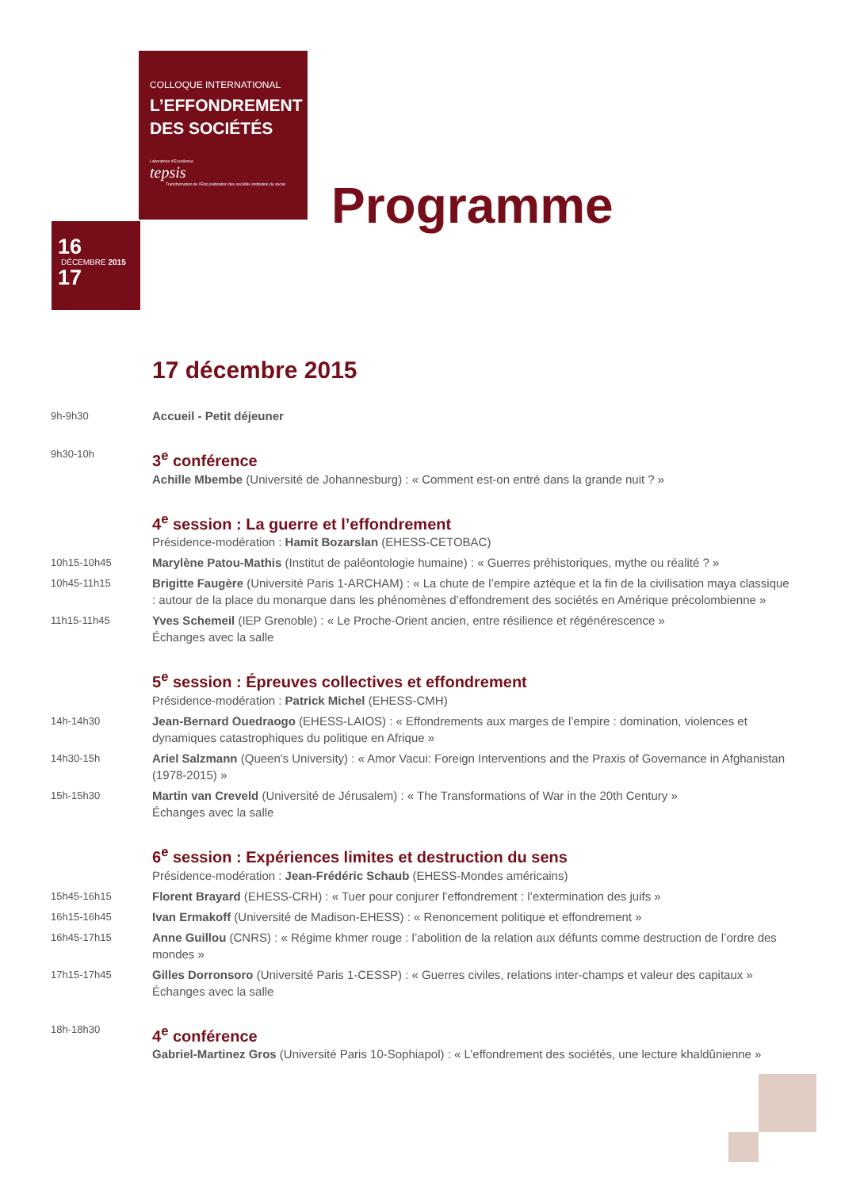COLLOQUE INTERNATIONAL
L’EFFONDREMENT
DES SOCIÉTÉS
Laboratoire d’Excellence
tepsis
Transformation de l’État politisation des sociétés institution du social
16
DÉCEMBRE 2015
17
Programme
17 décembre 2015
9h-9h30
Accueil - Petit déjeuner
9h30-10h
3<sup>e</sup> conférence
Achille Mbembe (Université de Johannesburg) : « Comment est-on entré dans la grande nuit ? »
4<sup>e</sup> session : La guerre et l’effondrement
Présidence-modération : Hamit Bozarslan (EHESS-CETOBAC)
10h15-10h45
Marylène Patou-Mathis (Institut de paléontologie humaine) : « Guerres préhistoriques, mythe ou réalité ? »
10h45-11h15
Brigitte Faugère (Université Paris 1-ARCHAM) : « La chute de l’empire aztèque et la fin de la civilisation maya classique : autour de la place du monarque dans les phénomènes d’effondrement des sociétés en Amérique précolombienne »
11h15-11h45
Yves Schemeil (IEP Grenoble) : « Le Proche-Orient ancien, entre résilience et régénérescence »
Échanges avec la salle
5<sup>e</sup> session : Épreuves collectives et effondrement
Présidence-modération : Patrick Michel (EHESS-CMH)
14h-14h30
Jean-Bernard Ouedraogo (EHESS-LAIOS) : « Effondrements aux marges de l’empire : domination, violences et dynamiques catastrophiques du politique en Afrique »
14h30-15h
Ariel Salzmann (Queen's University) : « Amor Vacui: Foreign Interventions and the Praxis of Governance in Afghanistan (1978-2015) »
15h-15h30
Martin van Creveld (Université de Jérusalem) : « The Transformations of War in the 20th Century »
Échanges avec la salle
6<sup>e</sup> session : Expériences limites et destruction du sens
Présidence-modération : Jean-Frédéric Schaub (EHESS-Mondes américains)
15h45-16h15
Florent Brayard (EHESS-CRH) : « Tuer pour conjurer l’effondrement : l’extermination des juifs »
16h15-16h45
Ivan Ermakoff (Université de Madison-EHESS) : « Renoncement politique et effondrement »
16h45-17h15
Anne Guillou (CNRS) : « Régime khmer rouge : l’abolition de la relation aux défunts comme destruction de l’ordre des mondes »
17h15-17h45
Gilles Dorronsoro (Université Paris 1-CESSP) : « Guerres civiles, relations inter-champs et valeur des capitaux »
Échanges avec la salle
18h-18h30
4<sup>e</sup> conférence
Gabriel-Martinez Gros (Université Paris 10-Sophiapol) : « L’effondrement des sociétés, une lecture khaldûnienne »